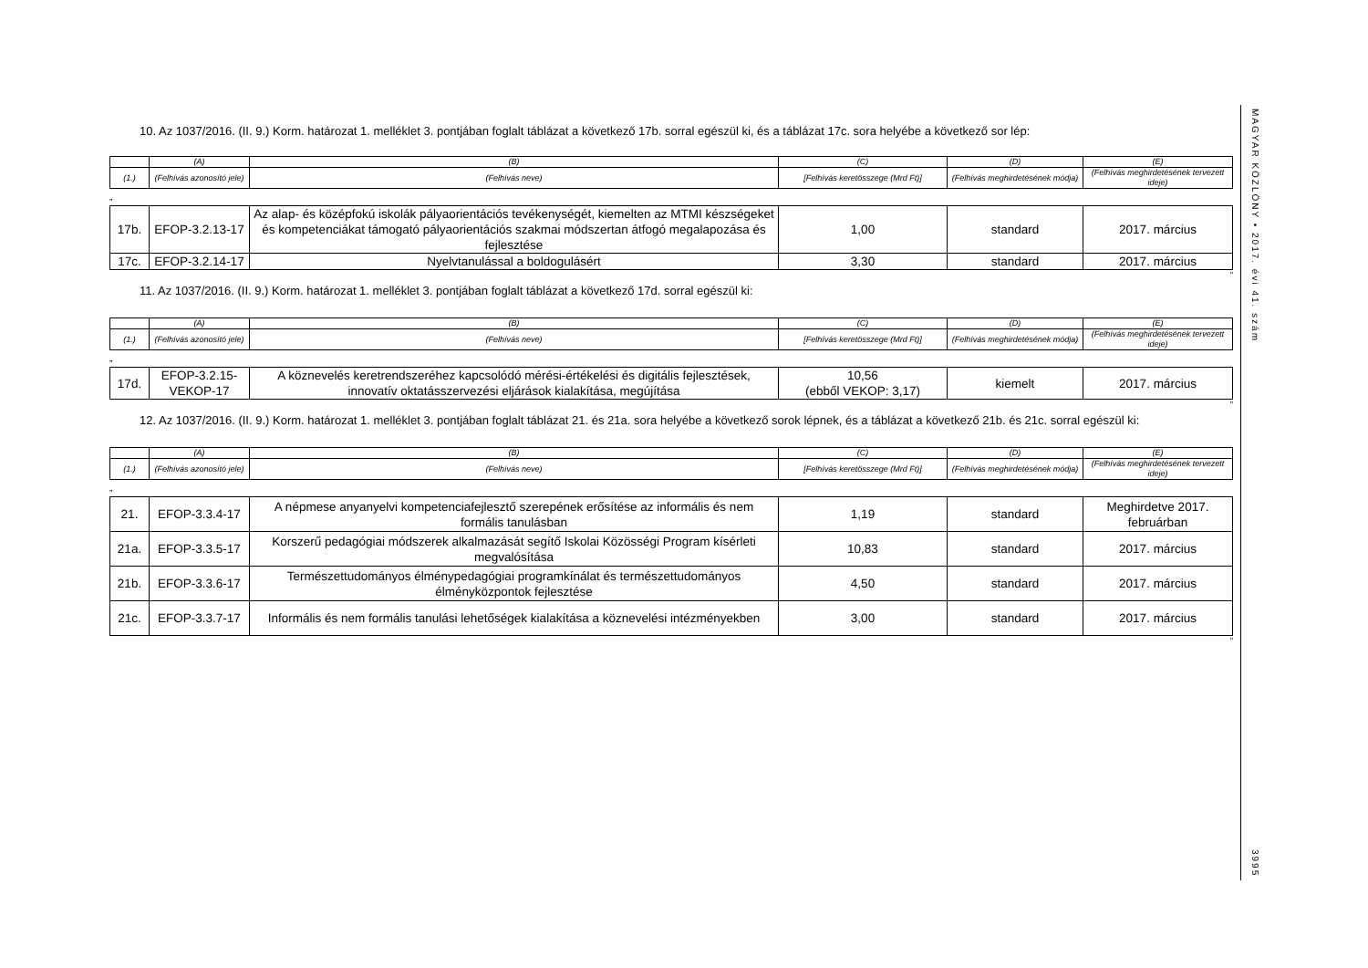10. Az 1037/2016. (II. 9.) Korm. határozat 1. melléklet 3. pontjában foglalt táblázat a következő 17b. sorral egészül ki, és a táblázat 17c. sora helyébe a következő sor lép:
| | (A) | (B) | (C) | (D) | (E) |
| (1.) | (Felhívás azonosító jele) | (Felhívás neve) | [Felhívás keretösszege (Mrd Ft)] | (Felhívás meghirdetésének módja) | (Felhívás meghirdetésének tervezett ideje) |
„
| 17b. | EFOP-3.2.13-17 | Az alap- és középfokú iskolák pályaorientációs tevékenységét, kiemelten az MTMI készségeket és kompetenciákat támogató pályaorientációs szakmai módszertan átfogó megalapozása és fejlesztése | 1,00 | standard | 2017. március |
| 17c. | EFOP-3.2.14-17 | Nyelvtanulással a boldogulásért | 3,30 | standard | 2017. március |
”
11. Az 1037/2016. (II. 9.) Korm. határozat 1. melléklet 3. pontjában foglalt táblázat a következő 17d. sorral egészül ki:
| | (A) | (B) | (C) | (D) | (E) |
| (1.) | (Felhívás azonosító jele) | (Felhívás neve) | [Felhívás keretösszege (Mrd Ft)] | (Felhívás meghirdetésének módja) | (Felhívás meghirdetésének tervezett ideje) |
„
| 17d. | EFOP-3.2.15-VEKOP-17 | A köznevelés keretrendszeréhez kapcsolódó mérési-értékelési és digitális fejlesztések, innovatív oktatásszervezési eljárások kialakítása, megújítása | 10,56 (ebből VEKOP: 3,17) | kiemelt | 2017. március |
”
12. Az 1037/2016. (II. 9.) Korm. határozat 1. melléklet 3. pontjában foglalt táblázat 21. és 21a. sora helyébe a következő sorok lépnek, és a táblázat a következő 21b. és 21c. sorral egészül ki:
| | (A) | (B) | (C) | (D) | (E) |
| (1.) | (Felhívás azonosító jele) | (Felhívás neve) | [Felhívás keretösszege (Mrd Ft)] | (Felhívás meghirdetésének módja) | (Felhívás meghirdetésének tervezett ideje) |
„
| 21. | EFOP-3.3.4-17 | A népmese anyanyelvi kompetenciafejlesztő szerepének erősítése az informális és nem formális tanulásban | 1,19 | standard | Meghirdetve 2017. februárban |
| 21a. | EFOP-3.3.5-17 | Korszerű pedagógiai módszerek alkalmazását segítő Iskolai Közösségi Program kísérleti megvalósítása | 10,83 | standard | 2017. március |
| 21b. | EFOP-3.3.6-17 | Természettudományos élménypedagógiai programkínálat és természettudományos élményközpontok fejlesztése | 4,50 | standard | 2017. március |
| 21c. | EFOP-3.3.7-17 | Informális és nem formális tanulási lehetőségek kialakítása a köznevelési intézményekben | 3,00 | standard | 2017. március |
”
MAGYAR KÖZLÖNY • 2017. évi 41. szám
3995